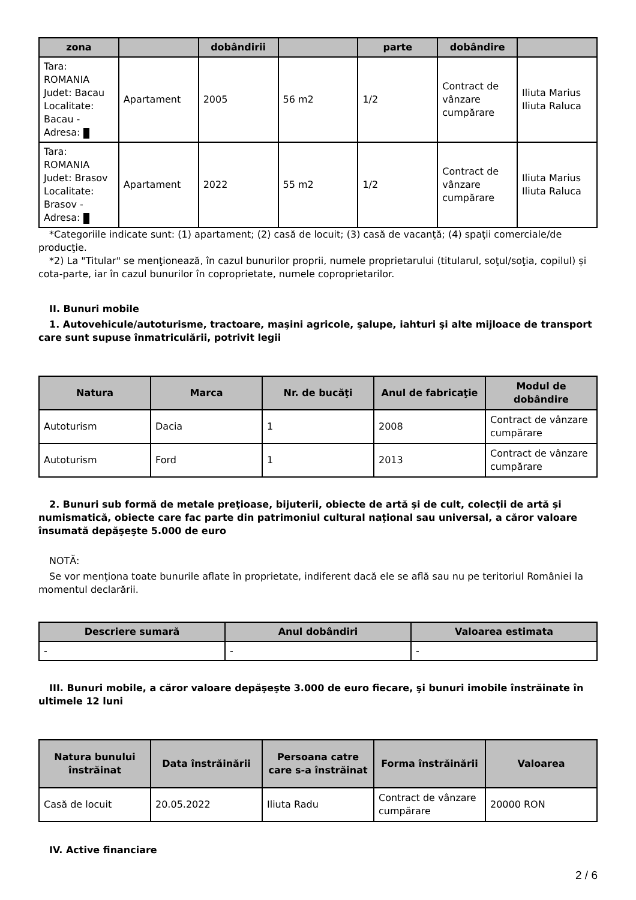| zona | | dobândirii | | parte | dobândire | |
| --- | --- | --- | --- | --- | --- | --- |
| Tara: ROMANIA Judet: Bacau Localitate: Bacau - Adresa: | Apartament | 2005 | 56 m2 | 1/2 | Contract de vânzare cumpărare | Iliuta Marius Iliuta Raluca |
| Tara: ROMANIA Judet: Brasov Localitate: Brasov - Adresa: | Apartament | 2022 | 55 m2 | 1/2 | Contract de vânzare cumpărare | Iliuta Marius Iliuta Raluca |
*Categoriile indicate sunt: (1) apartament; (2) casă de locuit; (3) casă de vacanţă; (4) spaţii comerciale/de producţie.
*2) La "Titular" se menţionează, în cazul bunurilor proprii, numele proprietarului (titularul, soţul/soţia, copilul) și cota-parte, iar în cazul bunurilor în coproprietate, numele coproprietarilor.
II. Bunuri mobile
1. Autovehicule/autoturisme, tractoare, maşini agricole, şalupe, iahturi şi alte mijloace de transport care sunt supuse înmatriculării, potrivit legii
| Natura | Marca | Nr. de bucăţi | Anul de fabricaţie | Modul de dobândire |
| --- | --- | --- | --- | --- |
| Autoturism | Dacia | 1 | 2008 | Contract de vânzare cumpărare |
| Autoturism | Ford | 1 | 2013 | Contract de vânzare cumpărare |
2. Bunuri sub formă de metale preţioase, bijuterii, obiecte de artă şi de cult, colecţii de artă şi numismatică, obiecte care fac parte din patrimoniul cultural naţional sau universal, a căror valoare însumată depăşeşte 5.000 de euro
NOTĂ:
Se vor menţiona toate bunurile aflate în proprietate, indiferent dacă ele se află sau nu pe teritoriul României la momentul declarării.
| Descriere sumară | Anul dobândiri | Valoarea estimata |
| --- | --- | --- |
| - | - | - |
III. Bunuri mobile, a căror valoare depăşeşte 3.000 de euro fiecare, şi bunuri imobile înstrăinate în ultimele 12 luni
| Natura bunului înstrăinat | Data înstrăinării | Persoana catre care s-a înstrăinat | Forma înstrăinării | Valoarea |
| --- | --- | --- | --- | --- |
| Casă de locuit | 20.05.2022 | Iliuta Radu | Contract de vânzare cumpărare | 20000 RON |
IV. Active financiare
2 / 6